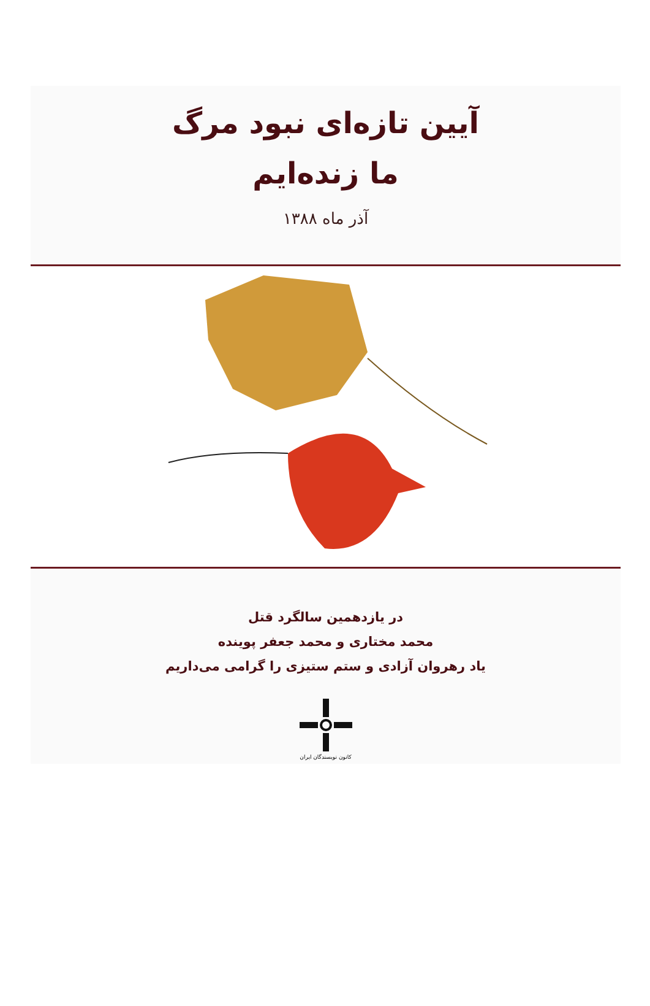آیین تازه‌ای نبود مرگ
ما زنده‌ایم
آذر ماه ۱۳۸۸
در یازدهمین سالگرد قتل
محمد مختاری و محمد جعفر پوینده
یاد رهروان آزادی و ستم ستیزی را گرامی می‌داریم
کانون نویسندگان ایران